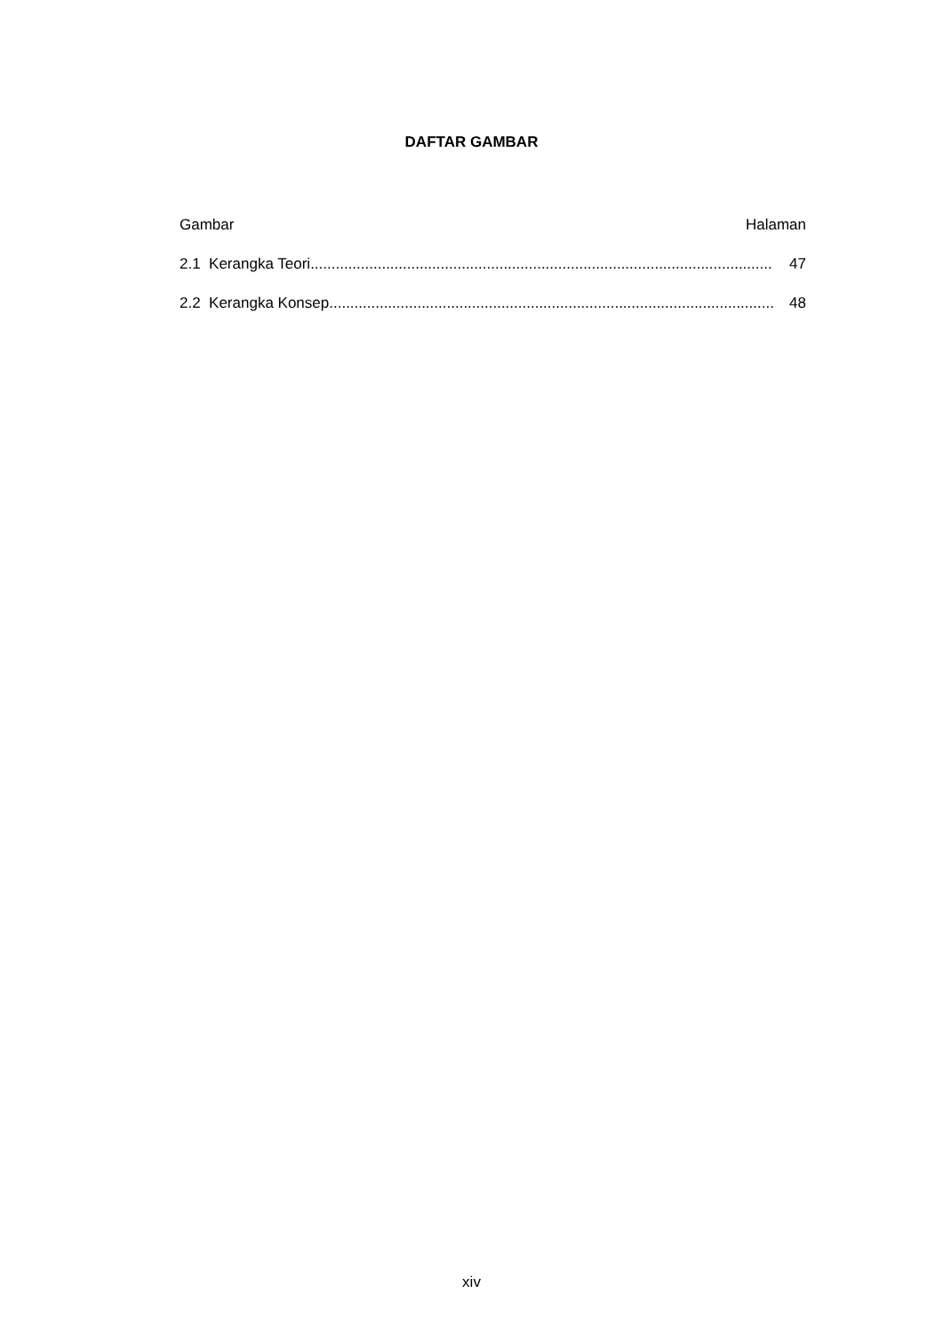DAFTAR GAMBAR
Gambar Halaman
2.1 Kerangka Teori .............................................................................................................. 47
2.2 Kerangka Konsep.............................................................................................................. 48
xiv